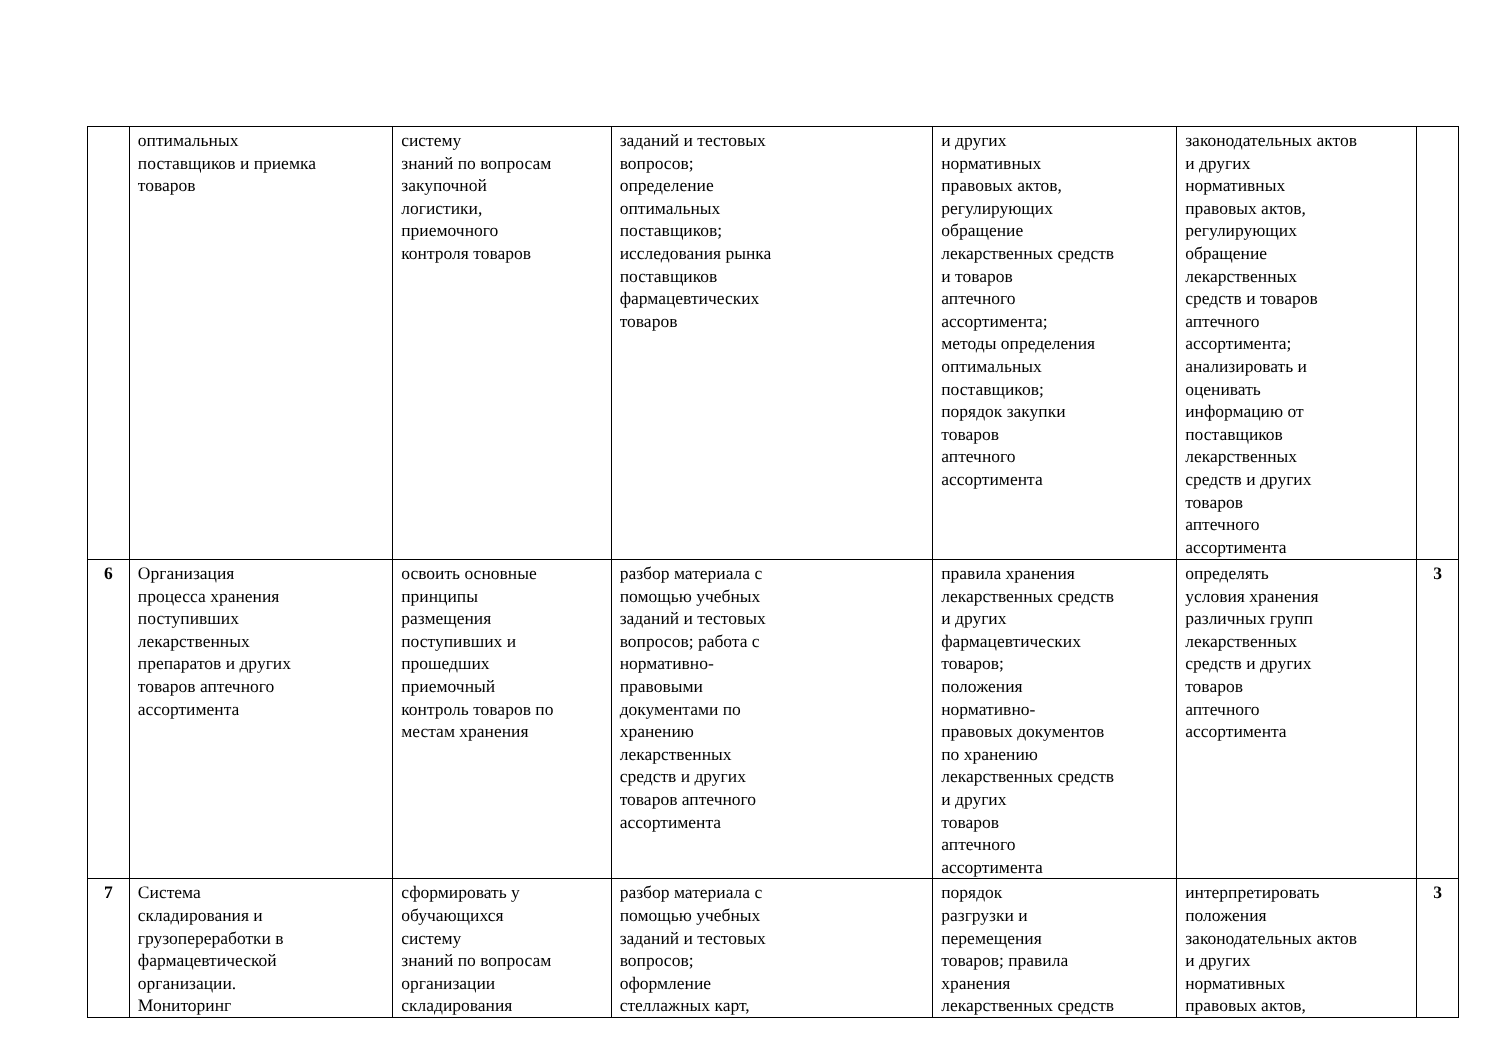| | оптимальных поставщиков и приемка товаров | систему знаний по вопросам закупочной логистики, приемочного контроля товаров | заданий и тестовых вопросов; определение оптимальных поставщиков; исследования рынка поставщиков фармацевтических товаров | и других нормативных правовых актов, регулирующих обращение лекарственных средств и товаров аптечного ассортимента; методы определения оптимальных поставщиков; порядок закупки товаров аптечного ассортимента | законодательных актов и других нормативных правовых актов, регулирующих обращение лекарственных средств и товаров аптечного ассортимента; анализировать и оценивать информацию от поставщиков лекарственных средств и других товаров аптечного ассортимента | |
| 6 | Организация процесса хранения поступивших лекарственных препаратов и других товаров аптечного ассортимента | освоить основные принципы размещения поступивших и прошедших приемочный контроль товаров по местам хранения | разбор материала с помощью учебных заданий и тестовых вопросов; работа с нормативно- правовыми документами по хранению лекарственных средств и других товаров аптечного ассортимента | правила хранения лекарственных средств и других фармацевтических товаров; положения нормативно- правовых документов по хранению лекарственных средств и других товаров аптечного ассортимента | определять условия хранения различных групп лекарственных средств и других товаров аптечного ассортимента | 3 |
| 7 | Система складирования и грузопереработки в фармацевтической организации. Мониторинг | сформировать у обучающихся систему знаний по вопросам организации складирования | разбор материала с помощью учебных заданий и тестовых вопросов; оформление стеллажных карт, | порядок разгрузки и перемещения товаров; правила хранения лекарственных средств | интерпретировать положения законодательных актов и других нормативных правовых актов, | 3 |